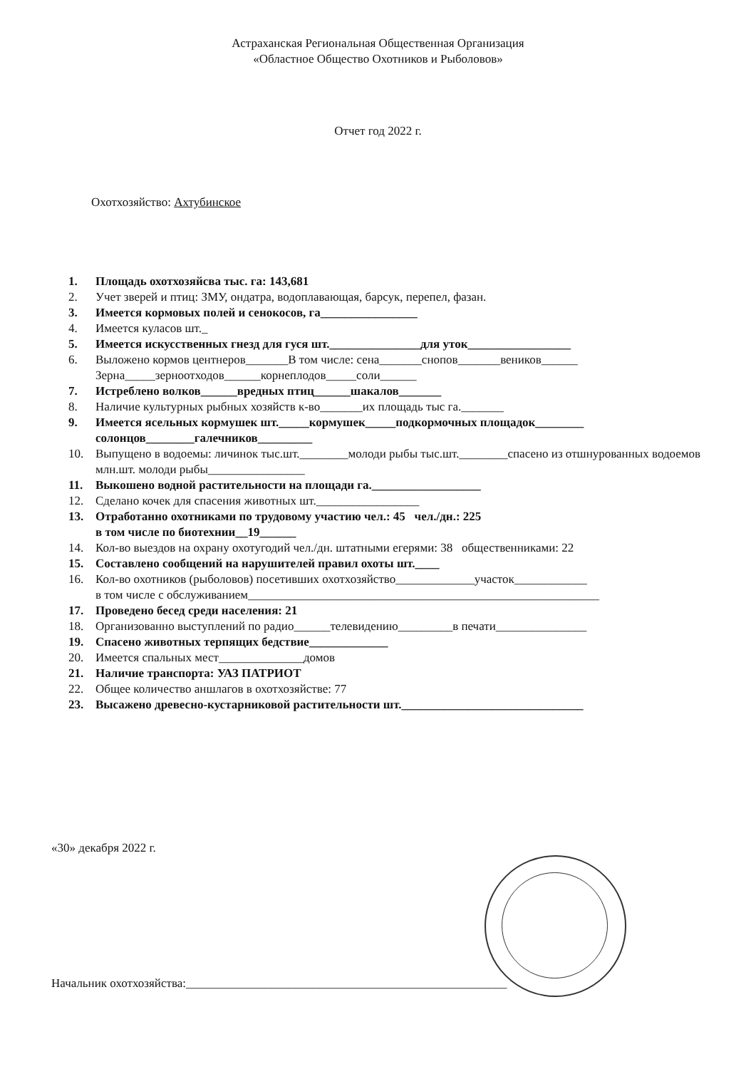Астраханская Региональная Общественная Организация
«Областное Общество Охотников и Рыболовов»
Отчет год 2022 г.
Охотхозяйство: Ахтубинское
1. Площадь охотхозяйсва тыс. га: 143,681
2. Учет зверей и птиц: ЗМУ, ондатра, водоплавающая, барсук, перепел, фазан.
3. Имеется кормовых полей и сенокосов, га________________
4. Имеется куласов шт._
5. Имеется искусственных гнезд для гуся шт._______________для уток_________________
6. Выложено кормов центнеров_______В том числе: сена_______снопов_______веников______
Зерна_____зерноотходов______корнеплодов_____соли______
7. Истреблено волков______вредных птиц______шакалов_______
8. Наличие культурных рыбных хозяйств к-во_______их площадь тыс га._______
9. Имеется ясельных кормушек шт._____кормушек_____подкормочных площадок________
солонцов________галечников_________
10. Выпущено в водоемы: личинок тыс.шт.________молоди рыбы тыс.шт.________спасено из отшнурованных водоемов млн.шт. молоди рыбы________________
11. Выкошено водной растительности на площади га.__________________
12. Сделано кочек для спасения животных шт._________________
13. Отработанно охотниками по трудовому участию чел.: 45 чел./дн.: 225
в том числе по биотехнии__19______
14. Кол-во выездов на охрану охотугодий чел./дн. штатными егерями: 38 общественниками: 22
15. Составлено сообщений на нарушителей правил охоты шт.____
16. Кол-во охотников (рыболовов) посетивших охотхозяйство_____________участок____________
в том числе с обслуживанием__________________________________________________________
17. Проведено бесед среди населения: 21
18. Организованно выступлений по радио______телевидению_________в печати_______________
19. Спасено животных терпящих бедствие_____________
20. Имеется спальных мест______________домов
21. Наличие транспорта: УАЗ ПАТРИОТ
22. Общее количество аншлагов в охотхозяйстве: 77
23. Высажено древесно-кустарниковой растительности шт.______________________________
«30» декабря 2022 г.
Начальник охотхозяйства:_____________________________________________________